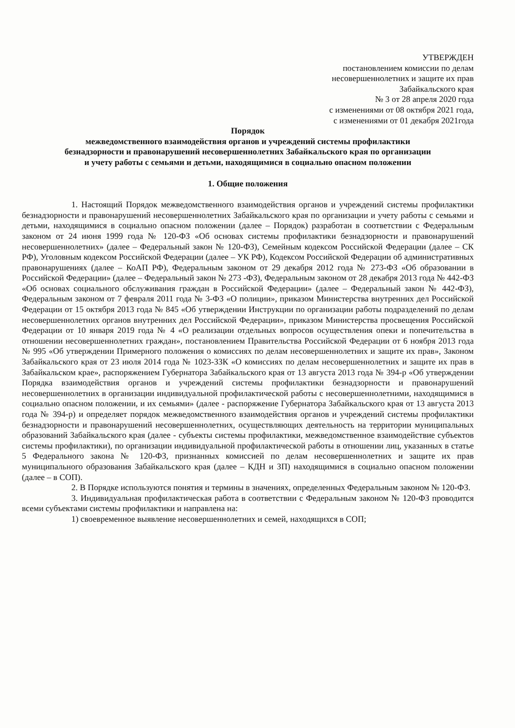УТВЕРЖДЕН
постановлением комиссии по делам
несовершеннолетних и защите их прав
Забайкальского края
№ 3 от 28 апреля 2020 года
с изменениями от 08 октября 2021 года,
с изменениями от 01 декабря 2021года
Порядок
межведомственного взаимодействия органов и учреждений системы профилактики
безнадзорности и правонарушений несовершеннолетних Забайкальского края по организации
и учету работы с семьями и детьми, находящимися в социально опасном положении
1. Общие положения
1. Настоящий Порядок межведомственного взаимодействия органов и учреждений системы профилактики безнадзорности и правонарушений несовершеннолетних Забайкальского края по организации и учету работы с семьями и детьми, находящимися в социально опасном положении (далее – Порядок) разработан в соответствии с Федеральным законом от 24 июня 1999 года № 120-ФЗ «Об основах системы профилактики безнадзорности и правонарушений несовершеннолетних» (далее – Федеральный закон № 120-ФЗ), Семейным кодексом Российской Федерации (далее – СК РФ), Уголовным кодексом Российской Федерации (далее – УК РФ), Кодексом Российской Федерации об административных правонарушениях (далее – КоАП РФ), Федеральным законом от 29 декабря 2012 года № 273-ФЗ «Об образовании в Российской Федерации» (далее – Федеральный закон № 273 -ФЗ), Федеральным законом от 28 декабря 2013 года № 442-ФЗ «Об основах социального обслуживания граждан в Российской Федерации» (далее – Федеральный закон № 442-ФЗ), Федеральным законом от 7 февраля 2011 года № 3-ФЗ «О полиции», приказом Министерства внутренних дел Российской Федерации от 15 октября 2013 года № 845 «Об утверждении Инструкции по организации работы подразделений по делам несовершеннолетних органов внутренних дел Российской Федерации», приказом Министерства просвещения Российской Федерации от 10 января 2019 года № 4 «О реализации отдельных вопросов осуществления опеки и попечительства в отношении несовершеннолетних граждан», постановлением Правительства Российской Федерации от 6 ноября 2013 года № 995 «Об утверждении Примерного положения о комиссиях по делам несовершеннолетних и защите их прав», Законом Забайкальского края от 23 июля 2014 года № 1023-ЗЗК «О комиссиях по делам несовершеннолетних и защите их прав в Забайкальском крае», распоряжением Губернатора Забайкальского края от 13 августа 2013 года № 394-р «Об утверждении Порядка взаимодействия органов и учреждений системы профилактики безнадзорности и правонарушений несовершеннолетних в организации индивидуальной профилактической работы с несовершеннолетними, находящимися в социально опасном положении, и их семьями» (далее - распоряжение Губернатора Забайкальского края от 13 августа 2013 года № 394-р) и определяет порядок межведомственного взаимодействия органов и учреждений системы профилактики безнадзорности и правонарушений несовершеннолетних, осуществляющих деятельность на территории муниципальных образований Забайкальского края (далее - субъекты системы профилактики, межведомственное взаимодействие субъектов системы профилактики), по организации индивидуальной профилактической работы в отношении лиц, указанных в статье 5 Федерального закона № 120-ФЗ, признанных комиссией по делам несовершеннолетних и защите их прав муниципального образования Забайкальского края (далее – КДН и ЗП) находящимися в социально опасном положении (далее – в СОП).
2. В Порядке используются понятия и термины в значениях, определенных Федеральным законом № 120-ФЗ.
3. Индивидуальная профилактическая работа в соответствии с Федеральным законом № 120-ФЗ проводится всеми субъектами системы профилактики и направлена на:
1) своевременное выявление несовершеннолетних и семей, находящихся в СОП;